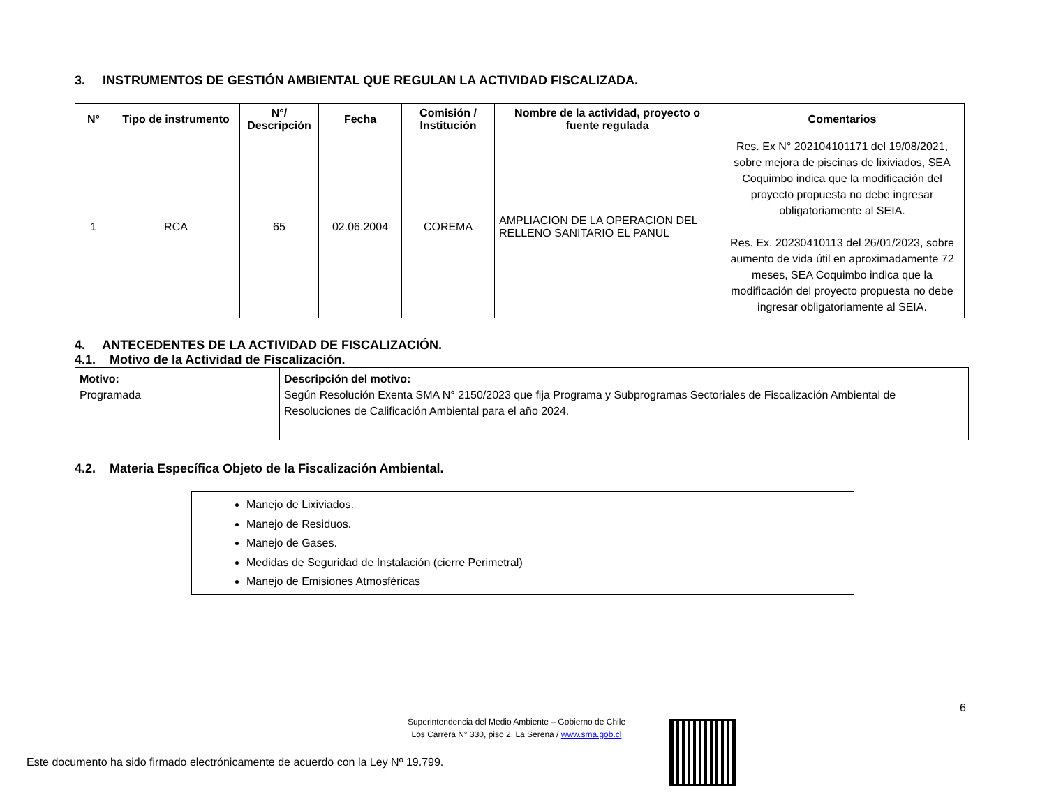3. INSTRUMENTOS DE GESTIÓN AMBIENTAL QUE REGULAN LA ACTIVIDAD FISCALIZADA.
| N° | Tipo de instrumento | N°/ Descripción | Fecha | Comisión / Institución | Nombre de la actividad, proyecto o fuente regulada | Comentarios |
| --- | --- | --- | --- | --- | --- | --- |
| 1 | RCA | 65 | 02.06.2004 | COREMA | AMPLIACION DE LA OPERACION DEL RELLENO SANITARIO EL PANUL | Res. Ex N° 202104101171 del 19/08/2021, sobre mejora de piscinas de lixiviados, SEA Coquimbo indica que la modificación del proyecto propuesta no debe ingresar obligatoriamente al SEIA. Res. Ex. 20230410113 del 26/01/2023, sobre aumento de vida útil en aproximadamente 72 meses, SEA Coquimbo indica que la modificación del proyecto propuesta no debe ingresar obligatoriamente al SEIA. |
4. ANTECEDENTES DE LA ACTIVIDAD DE FISCALIZACIÓN.
4.1. Motivo de la Actividad de Fiscalización.
| Motivo: Programada | Descripción del motivo: Según Resolución Exenta SMA N° 2150/2023 que fija Programa y Subprogramas Sectoriales de Fiscalización Ambiental de Resoluciones de Calificación Ambiental para el año 2024. |
4.2. Materia Específica Objeto de la Fiscalización Ambiental.
Manejo de Lixiviados.
Manejo de Residuos.
Manejo de Gases.
Medidas de Seguridad de Instalación (cierre Perimetral)
Manejo de Emisiones Atmosféricas
6
Superintendencia del Medio Ambiente – Gobierno de Chile
Los Carrera N° 330, piso 2, La Serena / www.sma.gob.cl
Este documento ha sido firmado electrónicamente de acuerdo con la Ley Nº 19.799.